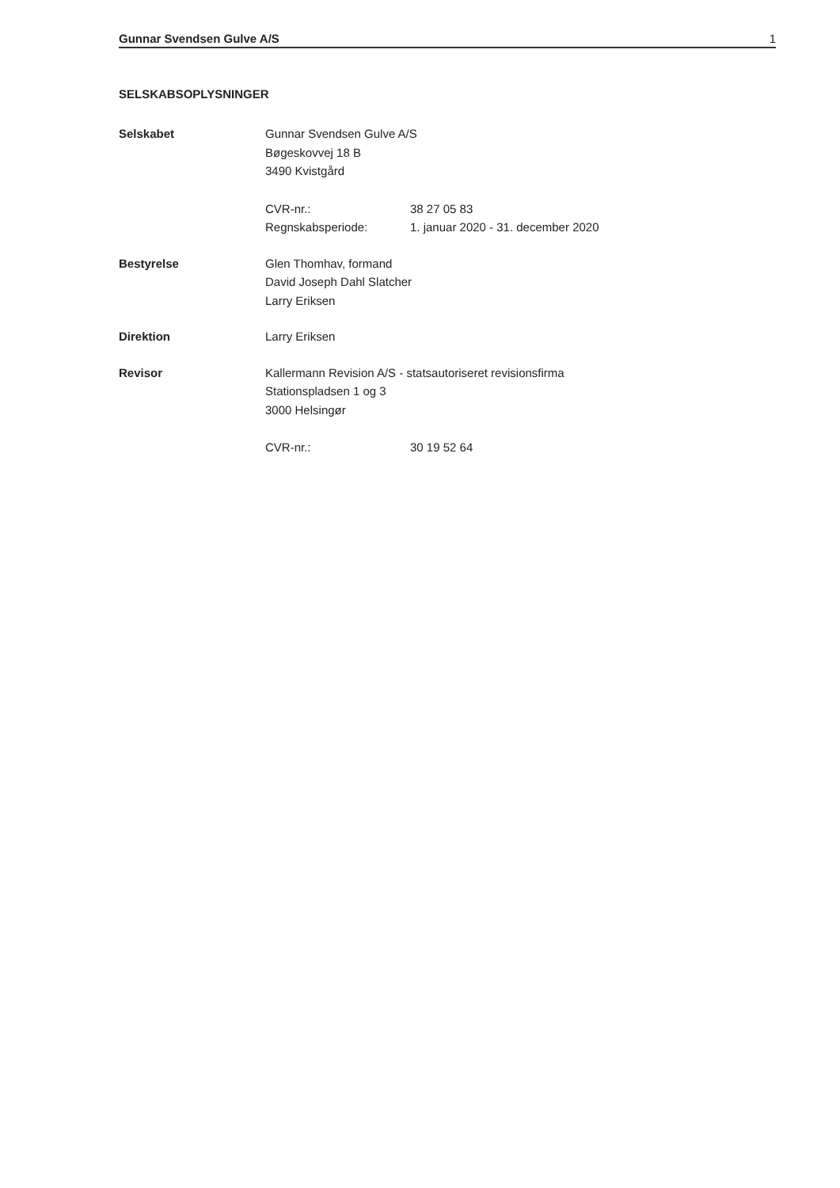Gunnar Svendsen Gulve A/S 1
SELSKABSOPLYSNINGER
Selskabet Gunnar Svendsen Gulve A/S
Bøgeskovvej 18 B
3490 Kvistgård
CVR-nr.: 38 27 05 83
Regnskabsperiode: 1. januar 2020 - 31. december 2020
Bestyrelse Glen Thomhav, formand
David Joseph Dahl Slatcher
Larry Eriksen
Direktion Larry Eriksen
Revisor Kallermann Revision A/S - statsautoriseret revisionsfirma
Stationspladsen 1 og 3
3000 Helsingør
CVR-nr.: 30 19 52 64